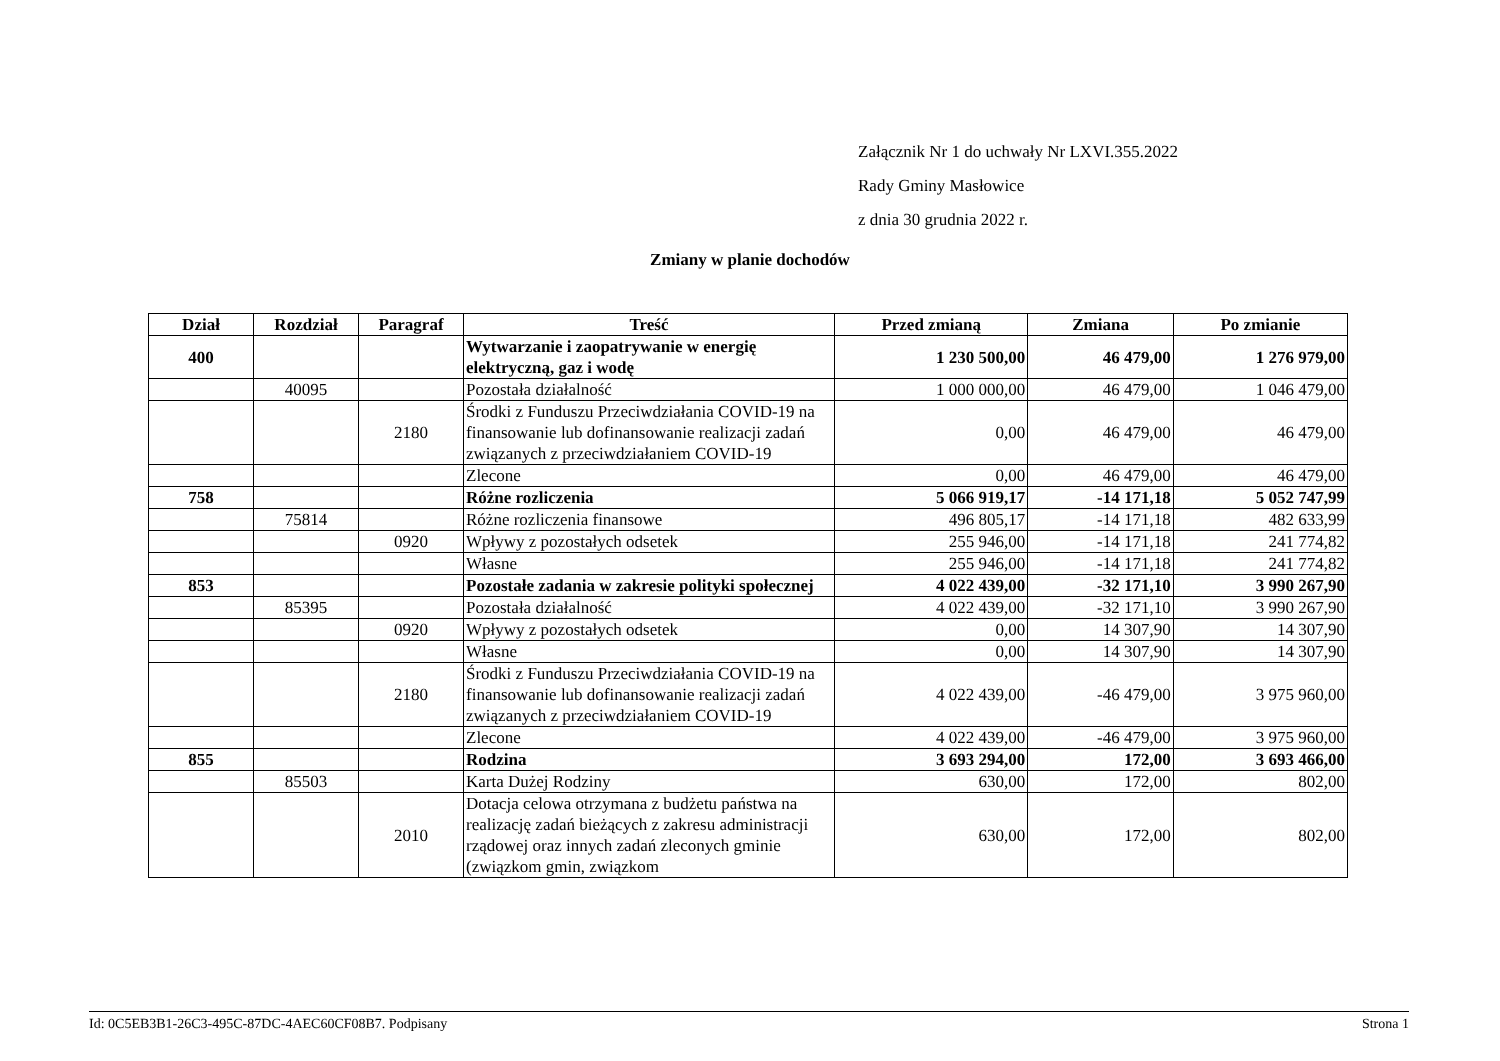Załącznik Nr 1 do uchwały Nr LXVI.355.2022
Rady Gminy Masłowice
z dnia 30 grudnia 2022 r.
Zmiany w planie dochodów
| Dział | Rozdział | Paragraf | Treść | Przed zmianą | Zmiana | Po zmianie |
| --- | --- | --- | --- | --- | --- | --- |
| 400 | | | Wytwarzanie i zaopatrywanie w energię elektryczną, gaz i wodę | 1 230 500,00 | 46 479,00 | 1 276 979,00 |
| | 40095 | | Pozostała działalność | 1 000 000,00 | 46 479,00 | 1 046 479,00 |
| | | 2180 | Środki z Funduszu Przeciwdziałania COVID-19 na finansowanie lub dofinansowanie realizacji zadań związanych z przeciwdziałaniem COVID-19 | 0,00 | 46 479,00 | 46 479,00 |
| | | | Zlecone | 0,00 | 46 479,00 | 46 479,00 |
| 758 | | | Różne rozliczenia | 5 066 919,17 | -14 171,18 | 5 052 747,99 |
| | 75814 | | Różne rozliczenia finansowe | 496 805,17 | -14 171,18 | 482 633,99 |
| | | 0920 | Wpływy z pozostałych odsetek | 255 946,00 | -14 171,18 | 241 774,82 |
| | | | Własne | 255 946,00 | -14 171,18 | 241 774,82 |
| 853 | | | Pozostałe zadania w zakresie polityki społecznej | 4 022 439,00 | -32 171,10 | 3 990 267,90 |
| | 85395 | | Pozostała działalność | 4 022 439,00 | -32 171,10 | 3 990 267,90 |
| | | 0920 | Wpływy z pozostałych odsetek | 0,00 | 14 307,90 | 14 307,90 |
| | | | Własne | 0,00 | 14 307,90 | 14 307,90 |
| | | 2180 | Środki z Funduszu Przeciwdziałania COVID-19 na finansowanie lub dofinansowanie realizacji zadań związanych z przeciwdziałaniem COVID-19 | 4 022 439,00 | -46 479,00 | 3 975 960,00 |
| | | | Zlecone | 4 022 439,00 | -46 479,00 | 3 975 960,00 |
| 855 | | | Rodzina | 3 693 294,00 | 172,00 | 3 693 466,00 |
| | 85503 | | Karta Dużej Rodziny | 630,00 | 172,00 | 802,00 |
| | | 2010 | Dotacja celowa otrzymana z budżetu państwa na realizację zadań bieżących z zakresu administracji rządowej oraz innych zadań zleconych gminie (związkom gmin, związkom | 630,00 | 172,00 | 802,00 |
Id: 0C5EB3B1-26C3-495C-87DC-4AEC60CF08B7. Podpisany Strona 1